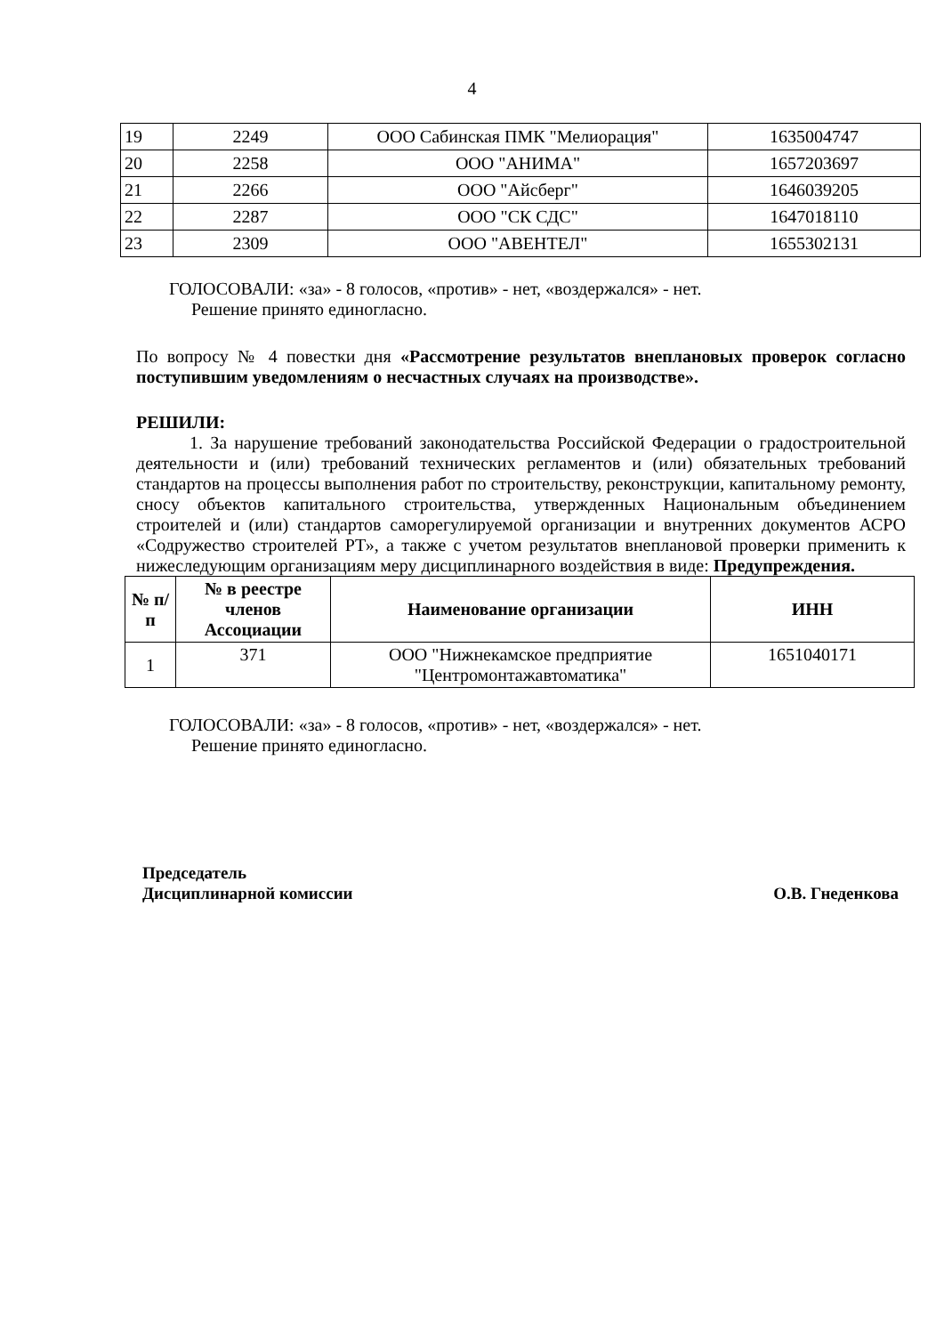4
| 19 | 2249 | ООО Сабинская ПМК "Мелиорация" | 1635004747 |
| 20 | 2258 | ООО "АНИМА" | 1657203697 |
| 21 | 2266 | ООО "Айсберг" | 1646039205 |
| 22 | 2287 | ООО "СК СДС" | 1647018110 |
| 23 | 2309 | ООО "АВЕНТЕЛ" | 1655302131 |
ГОЛОСОВАЛИ: «за» - 8 голосов, «против» - нет, «воздержался» - нет.
Решение принято единогласно.
По вопросу № 4 повестки дня «Рассмотрение результатов внеплановых проверок согласно поступившим уведомлениям о несчастных случаях на производстве».
РЕШИЛИ:
1. За нарушение требований законодательства Российской Федерации о градостроительной деятельности и (или) требований технических регламентов и (или) обязательных требований стандартов на процессы выполнения работ по строительству, реконструкции, капитальному ремонту, сносу объектов капитального строительства, утвержденных Национальным объединением строителей и (или) стандартов саморегулируемой организации и внутренних документов АСРО «Содружество строителей РТ», а также с учетом результатов внеплановой проверки применить к нижеследующим организациям меру дисциплинарного воздействия в виде: Предупреждения.
| № п/п | № в реестре членов Ассоциации | Наименование организации | ИНН |
| --- | --- | --- | --- |
| 1 | 371 | ООО "Нижнекамское предприятие "Центромонтажавтоматика" | 1651040171 |
ГОЛОСОВАЛИ: «за» - 8 голосов, «против» - нет, «воздержался» - нет.
Решение принято единогласно.
Председатель
Дисциплинарной комиссии
О.В. Гнеденкова